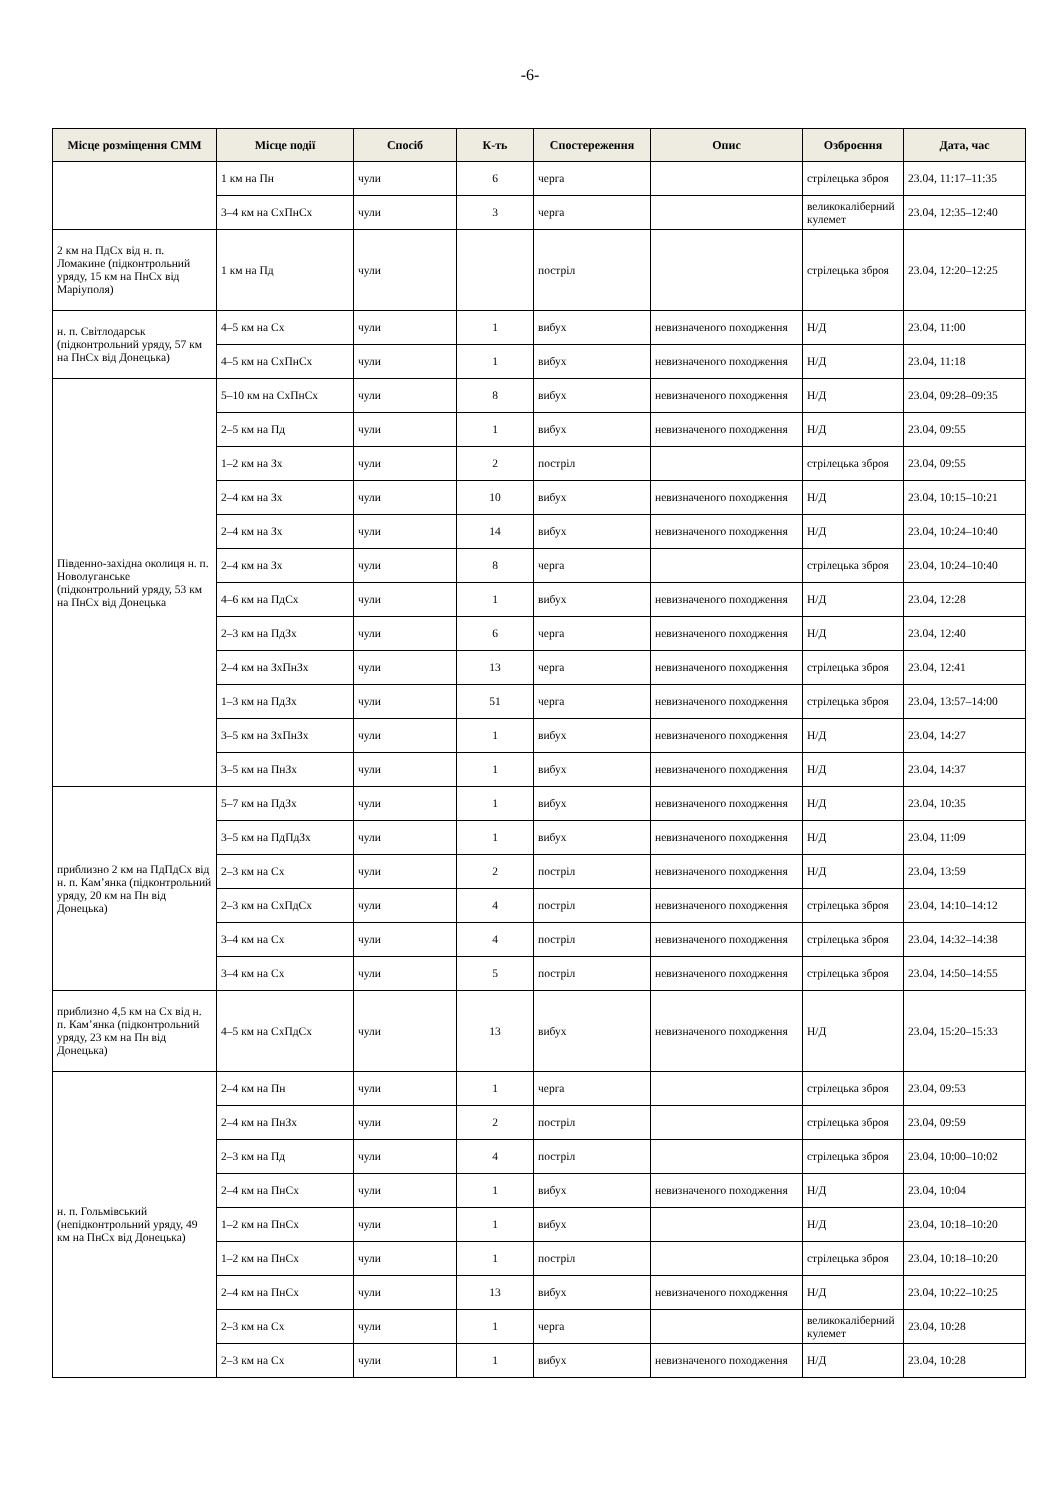-6-
| Місце розміщення СММ | Місце події | Спосіб | К-ть | Спостереження | Опис | Озброєння | Дата, час |
| --- | --- | --- | --- | --- | --- | --- | --- |
| | 1 км на Пн | чули | 6 | черга | | стрілецька зброя | 23.04, 11:17–11:35 |
| | 3–4 км на СхПнСх | чули | 3 | черга | | великокаліберний кулемет | 23.04, 12:35–12:40 |
| 2 км на ПдСх від н. п. Ломакине (підконтрольний уряду, 15 км на ПнСх від Маріуполя) | 1 км на Пд | чули | | постріл | | стрілецька зброя | 23.04, 12:20–12:25 |
| н. п. Світлодарськ (підконтрольний уряду, 57 км на ПнСх від Донецька) | 4–5 км на Сх | чули | 1 | вибух | невизначеного походження | Н/Д | 23.04, 11:00 |
| | 4–5 км на СхПнСх | чули | 1 | вибух | невизначеного походження | Н/Д | 23.04, 11:18 |
| Південно-західна околиця н. п. Новолуганське (підконтрольний уряду, 53 км на ПнСх від Донецька | 5–10 км на СхПнСх | чули | 8 | вибух | невизначеного походження | Н/Д | 23.04, 09:28–09:35 |
| | 2–5 км на Пд | чули | 1 | вибух | невизначеного походження | Н/Д | 23.04, 09:55 |
| | 1–2 км на Зх | чули | 2 | постріл | | стрілецька зброя | 23.04, 09:55 |
| | 2–4 км на Зх | чули | 10 | вибух | невизначеного походження | Н/Д | 23.04, 10:15–10:21 |
| | 2–4 км на Зх | чули | 14 | вибух | невизначеного походження | Н/Д | 23.04, 10:24–10:40 |
| | 2–4 км на Зх | чули | 8 | черга | | стрілецька зброя | 23.04, 10:24–10:40 |
| | 4–6 км на ПдСх | чули | 1 | вибух | невизначеного походження | Н/Д | 23.04, 12:28 |
| | 2–3 км на ПдЗх | чули | 6 | черга | невизначеного походження | Н/Д | 23.04, 12:40 |
| | 2–4 км на ЗхПнЗх | чули | 13 | черга | невизначеного походження | стрілецька зброя | 23.04, 12:41 |
| | 1–3 км на ПдЗх | чули | 51 | черга | невизначеного походження | стрілецька зброя | 23.04, 13:57–14:00 |
| | 3–5 км на ЗхПнЗх | чули | 1 | вибух | невизначеного походження | Н/Д | 23.04, 14:27 |
| | 3–5 км на ПнЗх | чули | 1 | вибух | невизначеного походження | Н/Д | 23.04, 14:37 |
| приблизно 2 км на ПдПдСх від н. п. Кам’янка (підконтрольний уряду, 20 км на Пн від Донецька) | 5–7 км на ПдЗх | чули | 1 | вибух | невизначеного походження | Н/Д | 23.04, 10:35 |
| | 3–5 км на ПдПдЗх | чули | 1 | вибух | невизначеного походження | Н/Д | 23.04, 11:09 |
| | 2–3 км на Сх | чули | 2 | постріл | невизначеного походження | Н/Д | 23.04, 13:59 |
| | 2–3 км на СхПдСх | чули | 4 | постріл | невизначеного походження | стрілецька зброя | 23.04, 14:10–14:12 |
| | 3–4 км на Сх | чули | 4 | постріл | невизначеного походження | стрілецька зброя | 23.04, 14:32–14:38 |
| | 3–4 км на Сх | чули | 5 | постріл | невизначеного походження | стрілецька зброя | 23.04, 14:50–14:55 |
| приблизно 4,5 км на Сх від н. п. Кам’янка (підконтрольний уряду, 23 км на Пн від Донецька) | 4–5 км на СхПдСх | чули | 13 | вибух | невизначеного походження | Н/Д | 23.04, 15:20–15:33 |
| н. п. Гольмівський (непідконтрольний уряду, 49 км на ПнСх від Донецька) | 2–4 км на Пн | чули | 1 | черга | | стрілецька зброя | 23.04, 09:53 |
| | 2–4 км на ПнЗх | чули | 2 | постріл | | стрілецька зброя | 23.04, 09:59 |
| | 2–3 км на Пд | чули | 4 | постріл | | стрілецька зброя | 23.04, 10:00–10:02 |
| | 2–4 км на ПнСх | чули | 1 | вибух | невизначеного походження | Н/Д | 23.04, 10:04 |
| | 1–2 км на ПнСх | чули | 1 | вибух | | Н/Д | 23.04, 10:18–10:20 |
| | 1–2 км на ПнСх | чули | 1 | постріл | | стрілецька зброя | 23.04, 10:18–10:20 |
| | 2–4 км на ПнСх | чули | 13 | вибух | невизначеного походження | Н/Д | 23.04, 10:22–10:25 |
| | 2–3 км на Сх | чули | 1 | черга | | великокаліберний кулемет | 23.04, 10:28 |
| | 2–3 км на Сх | чули | 1 | вибух | невизначеного походження | Н/Д | 23.04, 10:28 |